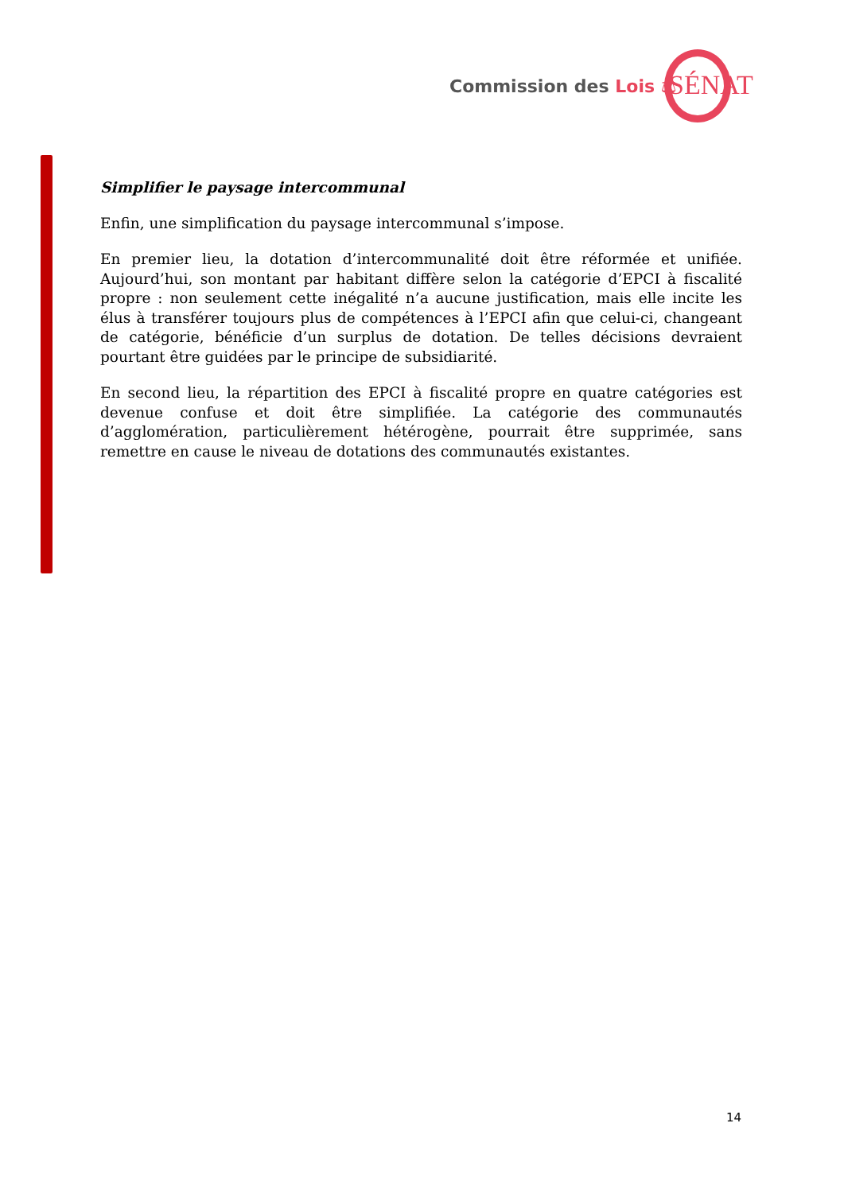Commission des Lois ⚖ SÉNAT
Simplifier le paysage intercommunal
Enfin, une simplification du paysage intercommunal s’impose.
En premier lieu, la dotation d’intercommunalité doit être réformée et unifiée. Aujourd’hui, son montant par habitant diffère selon la catégorie d’EPCI à fiscalité propre : non seulement cette inégalité n’a aucune justification, mais elle incite les élus à transférer toujours plus de compétences à l’EPCI afin que celui-ci, changeant de catégorie, bénéficie d’un surplus de dotation. De telles décisions devraient pourtant être guidées par le principe de subsidiarité.
En second lieu, la répartition des EPCI à fiscalité propre en quatre catégories est devenue confuse et doit être simplifiée. La catégorie des communautés d’agglomération, particulièrement hétérogène, pourrait être supprimée, sans remettre en cause le niveau de dotations des communautés existantes.
14